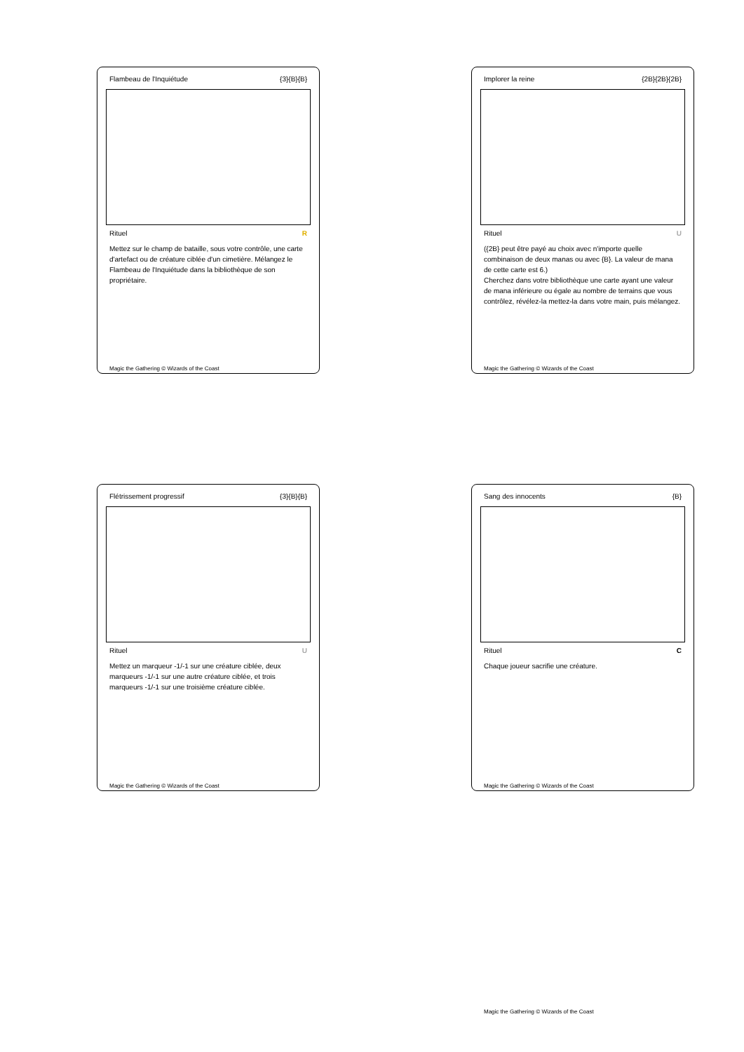Flambeau de l'Inquiétude {3}{B}{B}
Rituel R
Mettez sur le champ de bataille, sous votre contrôle, une carte d'artefact ou de créature ciblée d'un cimetière. Mélangez le Flambeau de l'Inquiétude dans la bibliothèque de son propriétaire.
Magic the Gathering © Wizards of the Coast
Implorer la reine {2B}{2B}{2B}
Rituel U
({2B} peut être payé au choix avec n'importe quelle combinaison de deux manas ou avec {B}. La valeur de mana de cette carte est 6.)
Cherchez dans votre bibliothèque une carte ayant une valeur de mana inférieure ou égale au nombre de terrains que vous contrôlez, révélez-la mettez-la dans votre main, puis mélangez.
Magic the Gathering © Wizards of the Coast
Flétrissement progressif {3}{B}{B}
Rituel U
Mettez un marqueur -1/-1 sur une créature ciblée, deux marqueurs -1/-1 sur une autre créature ciblée, et trois marqueurs -1/-1 sur une troisième créature ciblée.
Magic the Gathering © Wizards of the Coast
Sang des innocents {B}
Rituel C
Chaque joueur sacrifie une créature.
Magic the Gathering © Wizards of the Coast
Magic the Gathering © Wizards of the Coast